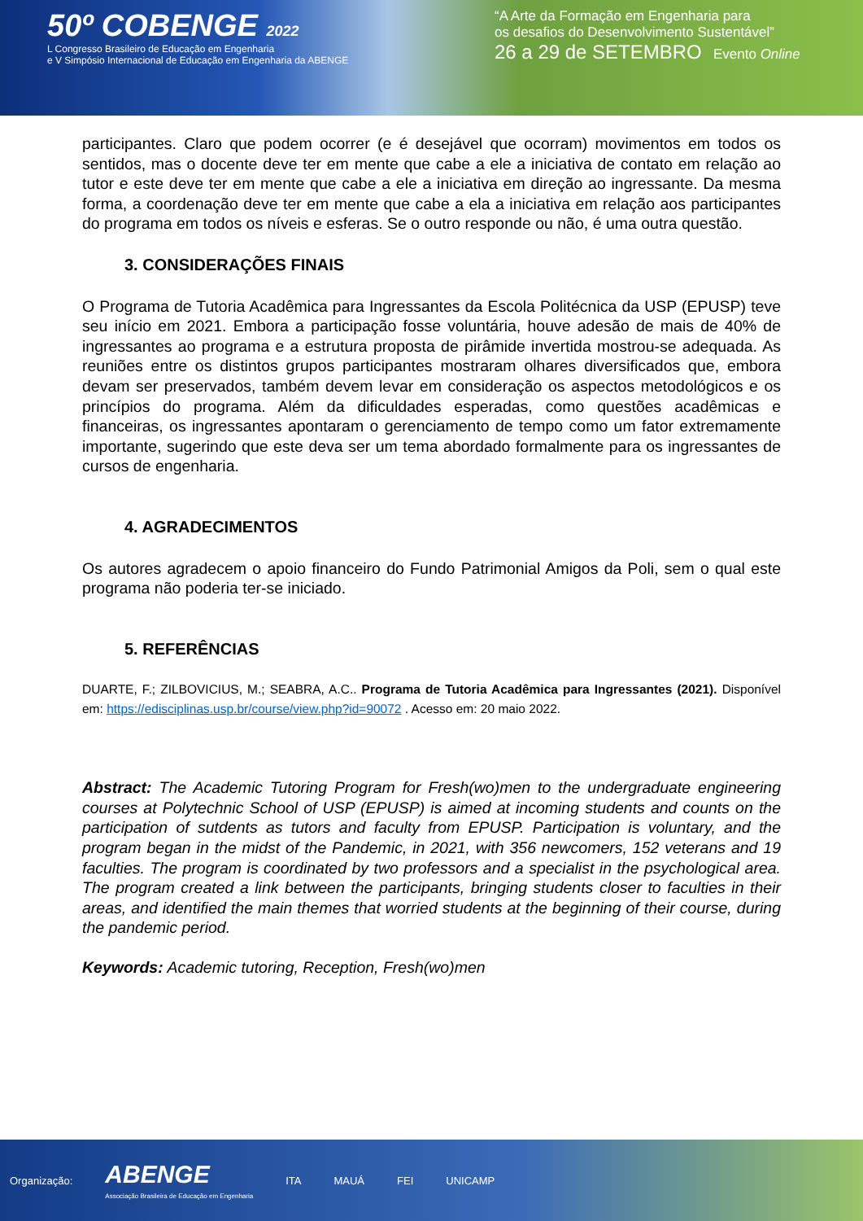50º COBENGE 2022
L Congresso Brasileiro de Educação em Engenharia
e V Simpósio Internacional de Educação em Engenharia da ABENGE
“A Arte da Formação em Engenharia para
os desafios do Desenvolvimento Sustentável”
26 a 29 de SETEMBRO Evento Online
participantes. Claro que podem ocorrer (e é desejável que ocorram) movimentos em todos os sentidos, mas o docente deve ter em mente que cabe a ele a iniciativa de contato em relação ao tutor e este deve ter em mente que cabe a ele a iniciativa em direção ao ingressante. Da mesma forma, a coordenação deve ter em mente que cabe a ela a iniciativa em relação aos participantes do programa em todos os níveis e esferas. Se o outro responde ou não, é uma outra questão.
3. CONSIDERAÇÕES FINAIS
O Programa de Tutoria Acadêmica para Ingressantes da Escola Politécnica da USP (EPUSP) teve seu início em 2021. Embora a participação fosse voluntária, houve adesão de mais de 40% de ingressantes ao programa e a estrutura proposta de pirâmide invertida mostrou-se adequada. As reuniões entre os distintos grupos participantes mostraram olhares diversificados que, embora devam ser preservados, também devem levar em consideração os aspectos metodológicos e os princípios do programa. Além da dificuldades esperadas, como questões acadêmicas e financeiras, os ingressantes apontaram o gerenciamento de tempo como um fator extremamente importante, sugerindo que este deva ser um tema abordado formalmente para os ingressantes de cursos de engenharia.
4. AGRADECIMENTOS
Os autores agradecem o apoio financeiro do Fundo Patrimonial Amigos da Poli, sem o qual este programa não poderia ter-se iniciado.
5. REFERÊNCIAS
DUARTE, F.; ZILBOVICIUS, M.; SEABRA, A.C.. Programa de Tutoria Acadêmica para Ingressantes (2021). Disponível em: https://edisciplinas.usp.br/course/view.php?id=90072 . Acesso em: 20 maio 2022.
Abstract: The Academic Tutoring Program for Fresh(wo)men to the undergraduate engineering courses at Polytechnic School of USP (EPUSP) is aimed at incoming students and counts on the participation of sutdents as tutors and faculty from EPUSP. Participation is voluntary, and the program began in the midst of the Pandemic, in 2021, with 356 newcomers, 152 veterans and 19 faculties. The program is coordinated by two professors and a specialist in the psychological area. The program created a link between the participants, bringing students closer to faculties in their areas, and identified the main themes that worried students at the beginning of their course, during the pandemic period.
Keywords: Academic tutoring, Reception, Fresh(wo)men
Organização: ABENGE
Associação Brasileira de Educação em Engenharia ITA MAUÁ FEI UNICAMP